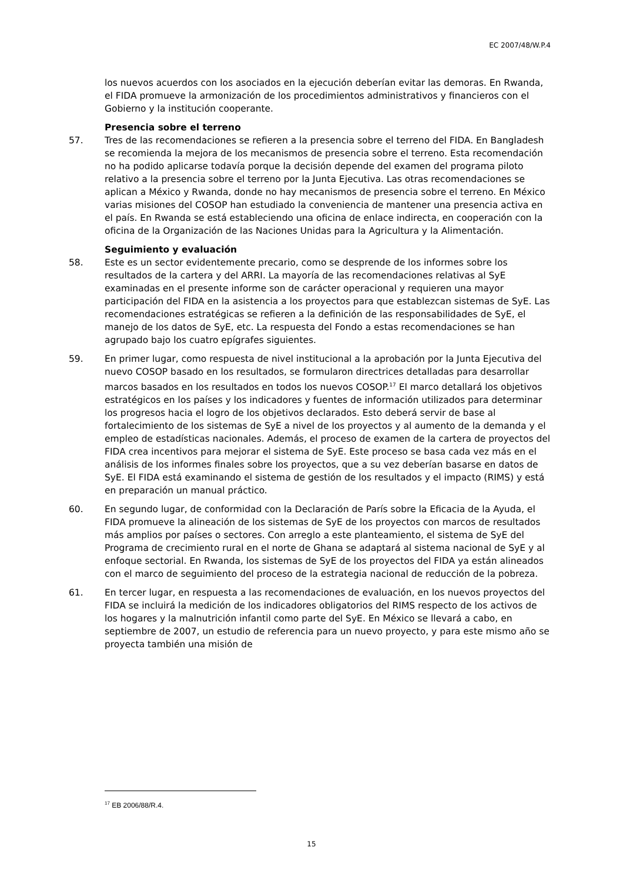EC 2007/48/W.P.4
los nuevos acuerdos con los asociados en la ejecución deberían evitar las demoras. En Rwanda, el FIDA promueve la armonización de los procedimientos administrativos y financieros con el Gobierno y la institución cooperante.
Presencia sobre el terreno
57. Tres de las recomendaciones se refieren a la presencia sobre el terreno del FIDA. En Bangladesh se recomienda la mejora de los mecanismos de presencia sobre el terreno. Esta recomendación no ha podido aplicarse todavía porque la decisión depende del examen del programa piloto relativo a la presencia sobre el terreno por la Junta Ejecutiva. Las otras recomendaciones se aplican a México y Rwanda, donde no hay mecanismos de presencia sobre el terreno. En México varias misiones del COSOP han estudiado la conveniencia de mantener una presencia activa en el país. En Rwanda se está estableciendo una oficina de enlace indirecta, en cooperación con la oficina de la Organización de las Naciones Unidas para la Agricultura y la Alimentación.
Seguimiento y evaluación
58. Este es un sector evidentemente precario, como se desprende de los informes sobre los resultados de la cartera y del ARRI. La mayoría de las recomendaciones relativas al SyE examinadas en el presente informe son de carácter operacional y requieren una mayor participación del FIDA en la asistencia a los proyectos para que establezcan sistemas de SyE. Las recomendaciones estratégicas se refieren a la definición de las responsabilidades de SyE, el manejo de los datos de SyE, etc. La respuesta del Fondo a estas recomendaciones se han agrupado bajo los cuatro epígrafes siguientes.
59. En primer lugar, como respuesta de nivel institucional a la aprobación por la Junta Ejecutiva del nuevo COSOP basado en los resultados, se formularon directrices detalladas para desarrollar marcos basados en los resultados en todos los nuevos COSOP.<sup>17</sup> El marco detallará los objetivos estratégicos en los países y los indicadores y fuentes de información utilizados para determinar los progresos hacia el logro de los objetivos declarados. Esto deberá servir de base al fortalecimiento de los sistemas de SyE a nivel de los proyectos y al aumento de la demanda y el empleo de estadísticas nacionales. Además, el proceso de examen de la cartera de proyectos del FIDA crea incentivos para mejorar el sistema de SyE. Este proceso se basa cada vez más en el análisis de los informes finales sobre los proyectos, que a su vez deberían basarse en datos de SyE. El FIDA está examinando el sistema de gestión de los resultados y el impacto (RIMS) y está en preparación un manual práctico.
60. En segundo lugar, de conformidad con la Declaración de París sobre la Eficacia de la Ayuda, el FIDA promueve la alineación de los sistemas de SyE de los proyectos con marcos de resultados más amplios por países o sectores. Con arreglo a este planteamiento, el sistema de SyE del Programa de crecimiento rural en el norte de Ghana se adaptará al sistema nacional de SyE y al enfoque sectorial. En Rwanda, los sistemas de SyE de los proyectos del FIDA ya están alineados con el marco de seguimiento del proceso de la estrategia nacional de reducción de la pobreza.
61. En tercer lugar, en respuesta a las recomendaciones de evaluación, en los nuevos proyectos del FIDA se incluirá la medición de los indicadores obligatorios del RIMS respecto de los activos de los hogares y la malnutrición infantil como parte del SyE. En México se llevará a cabo, en septiembre de 2007, un estudio de referencia para un nuevo proyecto, y para este mismo año se proyecta también una misión de
<sup>17</sup> EB 2006/88/R.4.
15